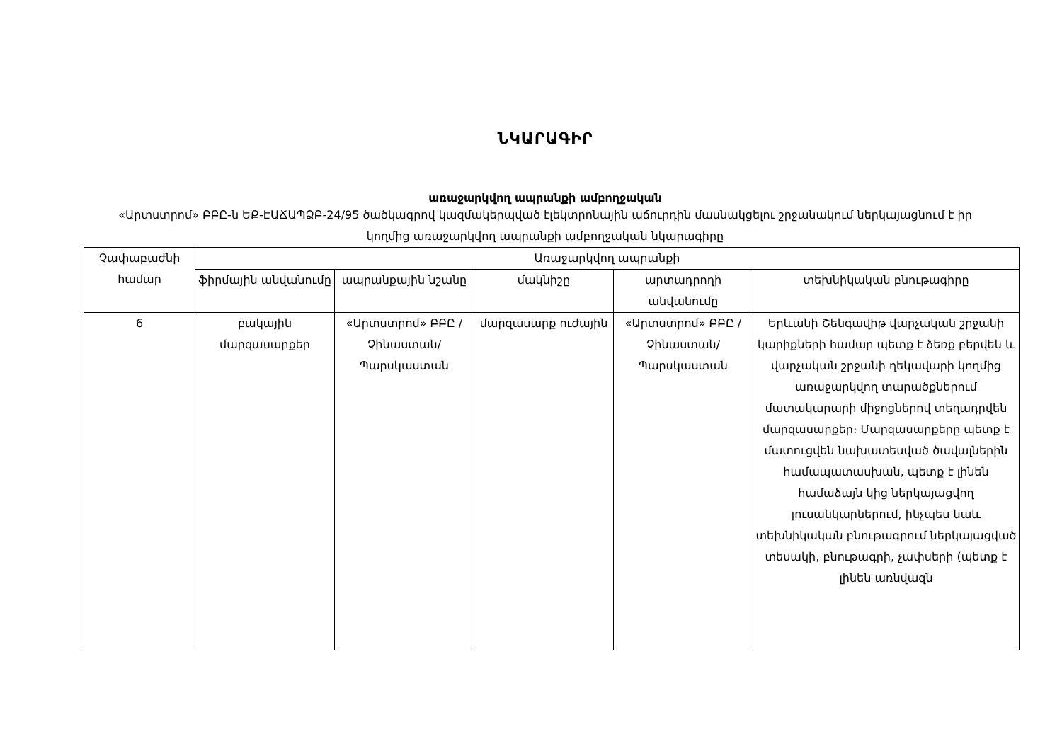ՆԿԱՐԱԳԻՐ
առաջարկվող ապրանքի ամբողջական
«Արտստրոմ» ԲԲԸ-ն ԵՔ-ԷԱՃԱՊՁԲ-24/95 ծածկագրով կազմակերպված էլեկտրոնային աճուրդին մասնակցելու շրջանակում ներկայացնում է իր կողմից առաջարկվող ապրանքի ամբողջական նկարագիրը
| Չափաբաժնի համար | Առաջարկվող ապրանքի | | | | |
| --- | --- | --- | --- | --- | --- |
| | ֆիրմային անվանումը | ապրանքային նշանը | մակնիշը | արտադրողի անվանումը | տեխնիկական բնութագիրը |
| 6 | բակային մարզասարքեր | «Արտստրոմ» ԲԲԸ / Չինաստան/ Պարսկաստան | մարզասարք ուժային | «Արտստրոմ» ԲԲԸ / Չինաստան/ Պարսկաստան | Երևանի Շենգավիթ վարչական շրջանի կարիքների համար պետք է ձեռք բերվեն և վարչական շրջանի ղեկավարի կողմից առաջարկվող տարածքներում մատակարարի միջոցներով տեղադրվեն մարզասարքեր։ Մարզասարքերը պետք է մատուցվեն նախատեսված ծավալներին համապատասխան, պետք է լինեն համաձայն կից ներկայացվող լուսանկարներում, ինչպես նաև տեխնիկական բնութագրում ներկայացված տեսակի, բնութագրի, չափսերի (պետք է լինեն առնվազն |